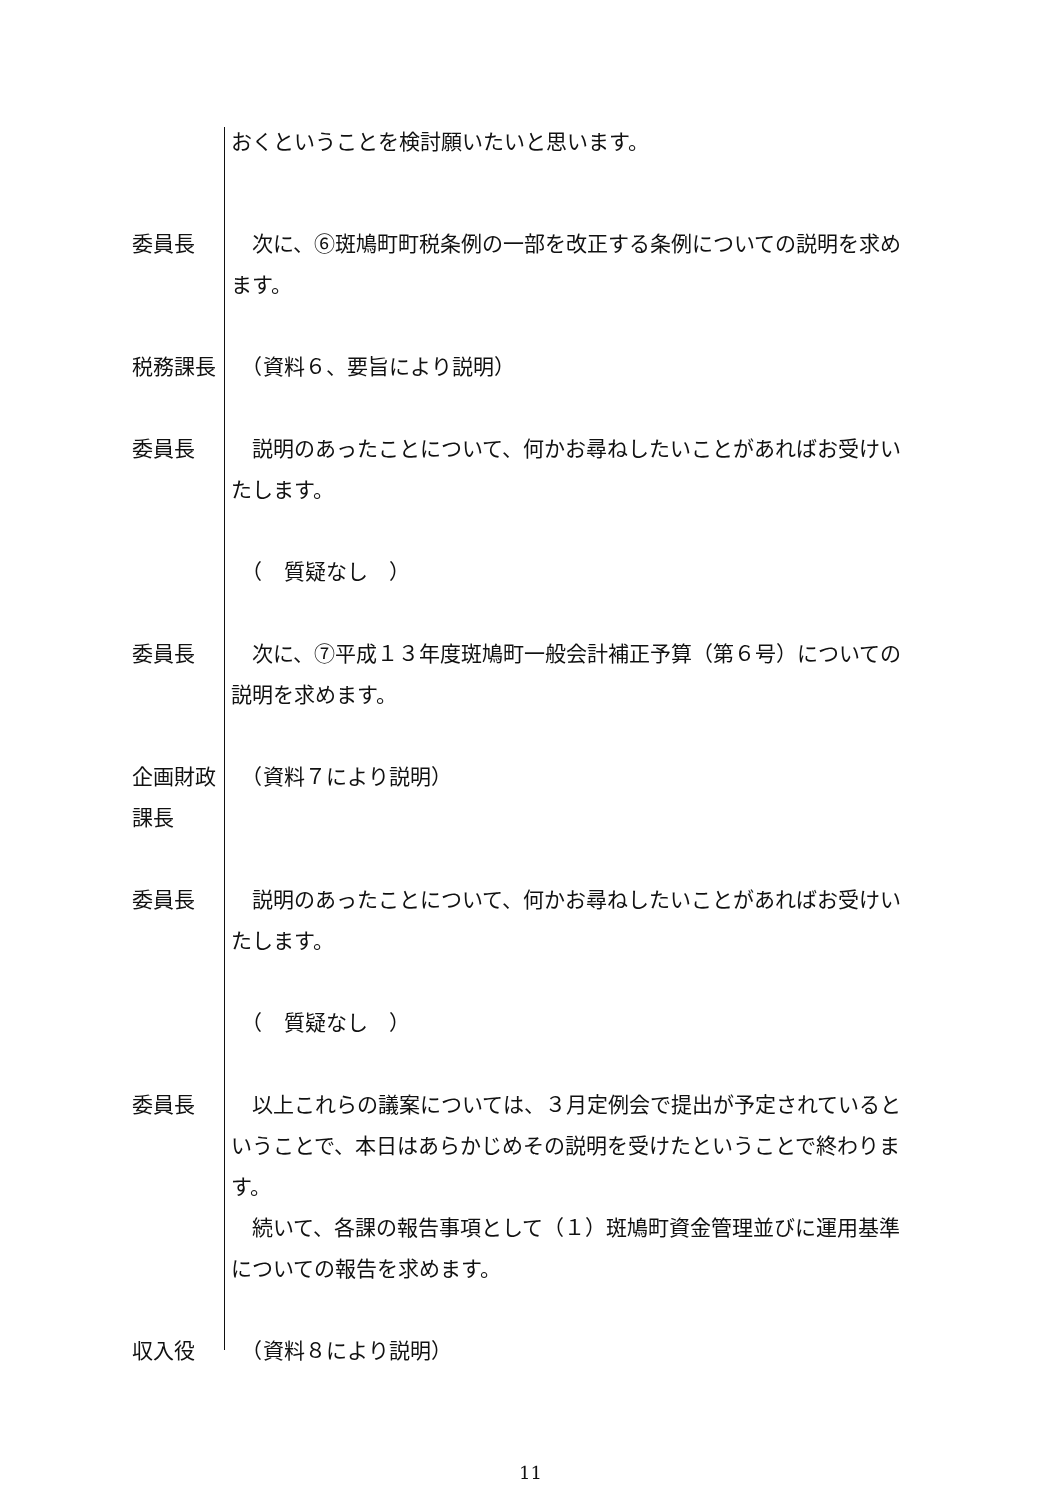おくということを検討願いたいと思います。
委員長 　次に、⑥斑鳩町町税条例の一部を改正する条例についての説明を求めます。
税務課長 　（資料６、要旨により説明）
委員長 　説明のあったことについて、何かお尋ねしたいことがあればお受けいたします。
　（　質疑なし　）
委員長 　次に、⑦平成１３年度斑鳩町一般会計補正予算（第６号）についての説明を求めます。
企画財政課長
　（資料７により説明）
委員長 　説明のあったことについて、何かお尋ねしたいことがあればお受けいたします。
　（　質疑なし　）
委員長 　以上これらの議案については、３月定例会で提出が予定されているということで、本日はあらかじめその説明を受けたということで終わります。
　続いて、各課の報告事項として（１）斑鳩町資金管理並びに運用基準についての報告を求めます。
収入役 　（資料８により説明）
11